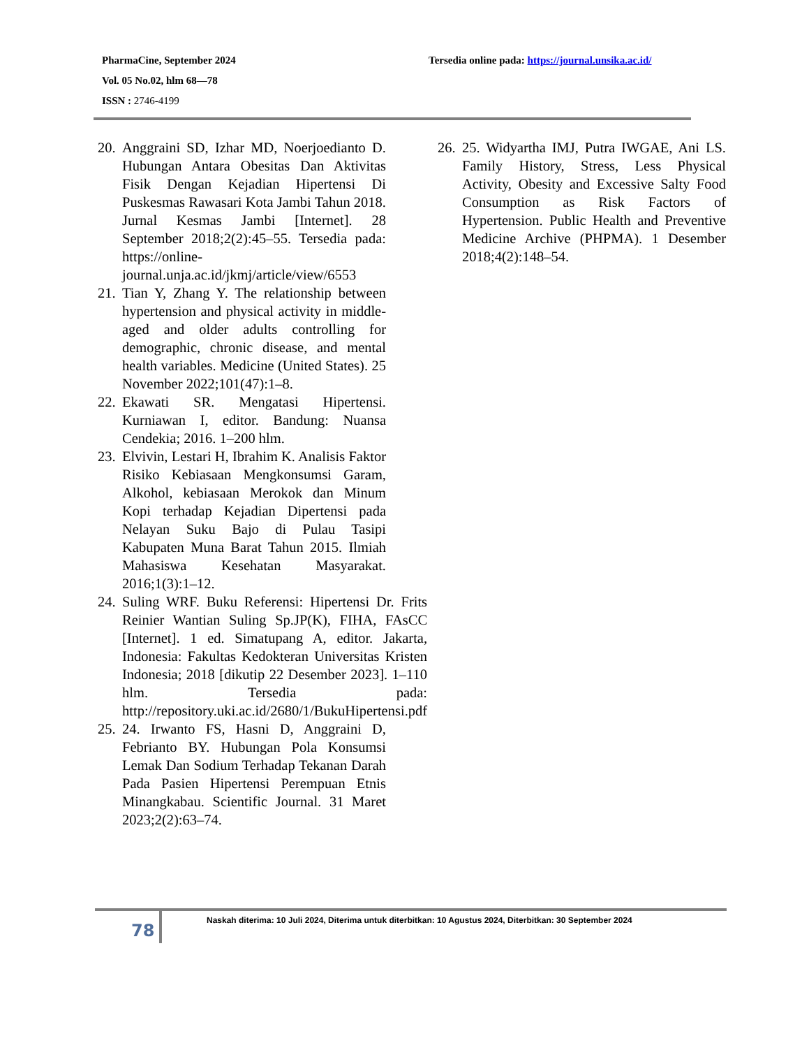PharmaCine, September 2024
Vol. 05 No.02, hlm 68—78
ISSN : 2746-4199
Tersedia online pada: https://journal.unsika.ac.id/
20. Anggraini SD, Izhar MD, Noerjoedianto D. Hubungan Antara Obesitas Dan Aktivitas Fisik Dengan Kejadian Hipertensi Di Puskesmas Rawasari Kota Jambi Tahun 2018. Jurnal Kesmas Jambi [Internet]. 28 September 2018;2(2):45–55. Tersedia pada: https://online-journal.unja.ac.id/jkmj/article/view/6553
21. Tian Y, Zhang Y. The relationship between hypertension and physical activity in middle-aged and older adults controlling for demographic, chronic disease, and mental health variables. Medicine (United States). 25 November 2022;101(47):1–8.
22. Ekawati SR. Mengatasi Hipertensi. Kurniawan I, editor. Bandung: Nuansa Cendekia; 2016. 1–200 hlm.
23. Elvivin, Lestari H, Ibrahim K. Analisis Faktor Risiko Kebiasaan Mengkonsumsi Garam, Alkohol, kebiasaan Merokok dan Minum Kopi terhadap Kejadian Dipertensi pada Nelayan Suku Bajo di Pulau Tasipi Kabupaten Muna Barat Tahun 2015. Ilmiah Mahasiswa Kesehatan Masyarakat. 2016;1(3):1–12.
24. Suling WRF. Buku Referensi: Hipertensi Dr. Frits Reinier Wantian Suling Sp.JP(K), FIHA, FAsCC [Internet]. 1 ed. Simatupang A, editor. Jakarta, Indonesia: Fakultas Kedokteran Universitas Kristen Indonesia; 2018 [dikutip 22 Desember 2023]. 1–110 hlm. Tersedia pada: http://repository.uki.ac.id/2680/1/BukuHipertensi.pdf
25. 24. Irwanto FS, Hasni D, Anggraini D, Febrianto BY. Hubungan Pola Konsumsi Lemak Dan Sodium Terhadap Tekanan Darah Pada Pasien Hipertensi Perempuan Etnis Minangkabau. Scientific Journal. 31 Maret 2023;2(2):63–74.
26. 25. Widyartha IMJ, Putra IWGAE, Ani LS. Family History, Stress, Less Physical Activity, Obesity and Excessive Salty Food Consumption as Risk Factors of Hypertension. Public Health and Preventive Medicine Archive (PHPMA). 1 Desember 2018;4(2):148–54.
78
Naskah diterima: 10 Juli 2024, Diterima untuk diterbitkan: 10 Agustus 2024, Diterbitkan: 30 September 2024